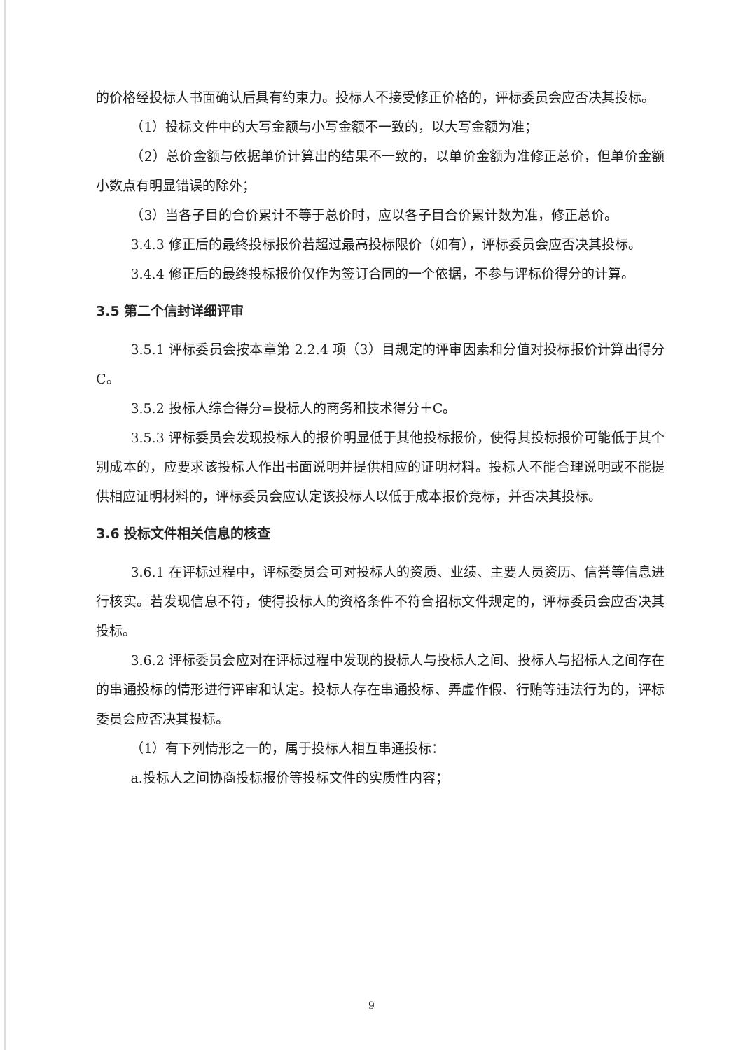的价格经投标人书面确认后具有约束力。投标人不接受修正价格的，评标委员会应否决其投标。
（1）投标文件中的大写金额与小写金额不一致的，以大写金额为准；
（2）总价金额与依据单价计算出的结果不一致的，以单价金额为准修正总价，但单价金额小数点有明显错误的除外；
（3）当各子目的合价累计不等于总价时，应以各子目合价累计数为准，修正总价。
3.4.3 修正后的最终投标报价若超过最高投标限价（如有），评标委员会应否决其投标。
3.4.4 修正后的最终投标报价仅作为签订合同的一个依据，不参与评标价得分的计算。
3.5 第二个信封详细评审
3.5.1 评标委员会按本章第 2.2.4 项（3）目规定的评审因素和分值对投标报价计算出得分 C。
3.5.2 投标人综合得分=投标人的商务和技术得分＋C。
3.5.3 评标委员会发现投标人的报价明显低于其他投标报价，使得其投标报价可能低于其个别成本的，应要求该投标人作出书面说明并提供相应的证明材料。投标人不能合理说明或不能提供相应证明材料的，评标委员会应认定该投标人以低于成本报价竞标，并否决其投标。
3.6 投标文件相关信息的核查
3.6.1 在评标过程中，评标委员会可对投标人的资质、业绩、主要人员资历、信誉等信息进行核实。若发现信息不符，使得投标人的资格条件不符合招标文件规定的，评标委员会应否决其投标。
3.6.2 评标委员会应对在评标过程中发现的投标人与投标人之间、投标人与招标人之间存在的串通投标的情形进行评审和认定。投标人存在串通投标、弄虚作假、行贿等违法行为的，评标委员会应否决其投标。
（1）有下列情形之一的，属于投标人相互串通投标：
a.投标人之间协商投标报价等投标文件的实质性内容；
9